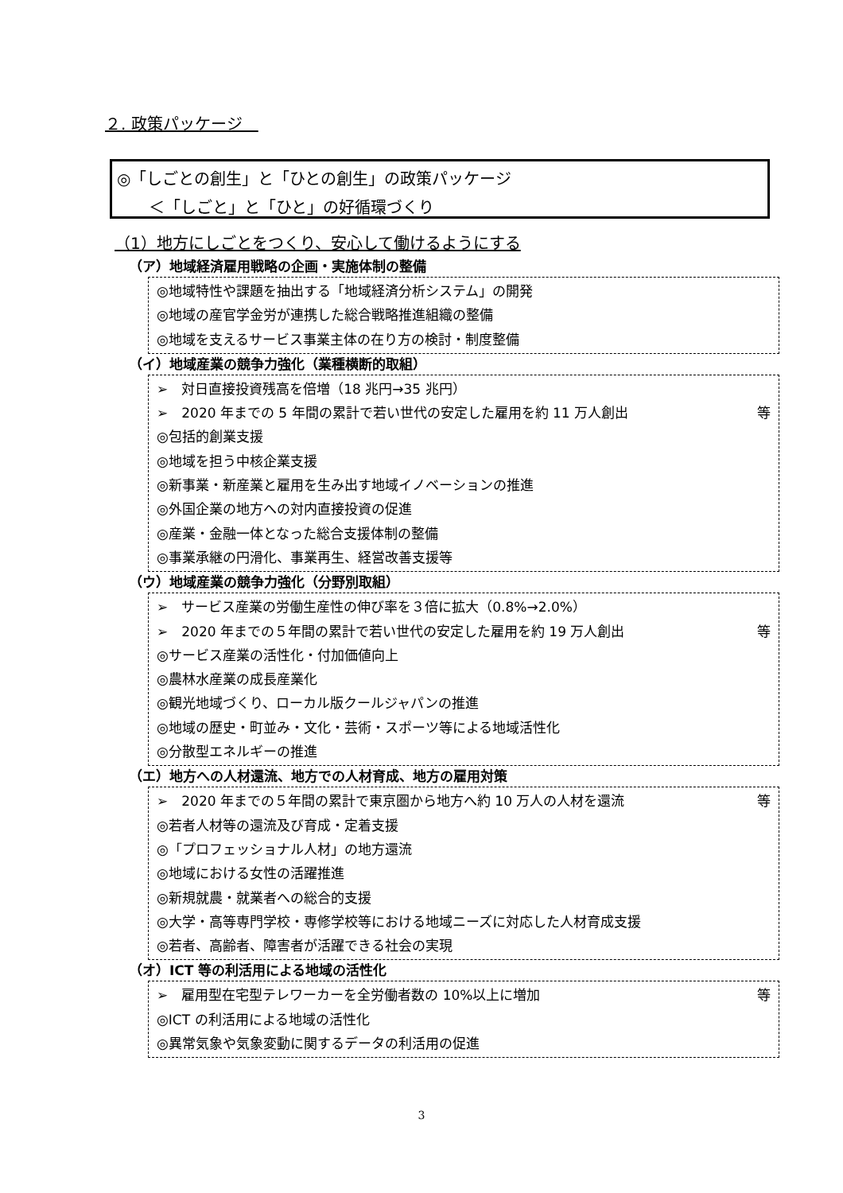２. 政策パッケージ　
◎「しごとの創生」と「ひとの創生」の政策パッケージ
　　＜「しごと」と「ひと」の好循環づくり
（1）地方にしごとをつくり、安心して働けるようにする
（ア）地域経済雇用戦略の企画・実施体制の整備
◎地域特性や課題を抽出する「地域経済分析システム」の開発
◎地域の産官学金労が連携した総合戦略推進組織の整備
◎地域を支えるサービス事業主体の在り方の検討・制度整備
（イ）地域産業の競争力強化（業種横断的取組）
➢　対日直接投資残高を倍増（18 兆円→35 兆円）
➢　2020 年までの 5 年間の累計で若い世代の安定した雇用を約 11 万人創出 等
◎包括的創業支援
◎地域を担う中核企業支援
◎新事業・新産業と雇用を生み出す地域イノベーションの推進
◎外国企業の地方への対内直接投資の促進
◎産業・金融一体となった総合支援体制の整備
◎事業承継の円滑化、事業再生、経営改善支援等
（ウ）地域産業の競争力強化（分野別取組）
➢　サービス産業の労働生産性の伸び率を３倍に拡大（0.8%→2.0%）
➢　2020 年までの５年間の累計で若い世代の安定した雇用を約 19 万人創出 等
◎サービス産業の活性化・付加価値向上
◎農林水産業の成長産業化
◎観光地域づくり、ローカル版クールジャパンの推進
◎地域の歴史・町並み・文化・芸術・スポーツ等による地域活性化
◎分散型エネルギーの推進
（エ）地方への人材還流、地方での人材育成、地方の雇用対策
➢　2020 年までの５年間の累計で東京圏から地方へ約 10 万人の人材を還流 等
◎若者人材等の還流及び育成・定着支援
◎「プロフェッショナル人材」の地方還流
◎地域における女性の活躍推進
◎新規就農・就業者への総合的支援
◎大学・高等専門学校・専修学校等における地域ニーズに対応した人材育成支援
◎若者、高齢者、障害者が活躍できる社会の実現
（オ）ICT 等の利活用による地域の活性化
➢　雇用型在宅型テレワーカーを全労働者数の 10%以上に増加 等
◎ICT の利活用による地域の活性化
◎異常気象や気象変動に関するデータの利活用の促進
3